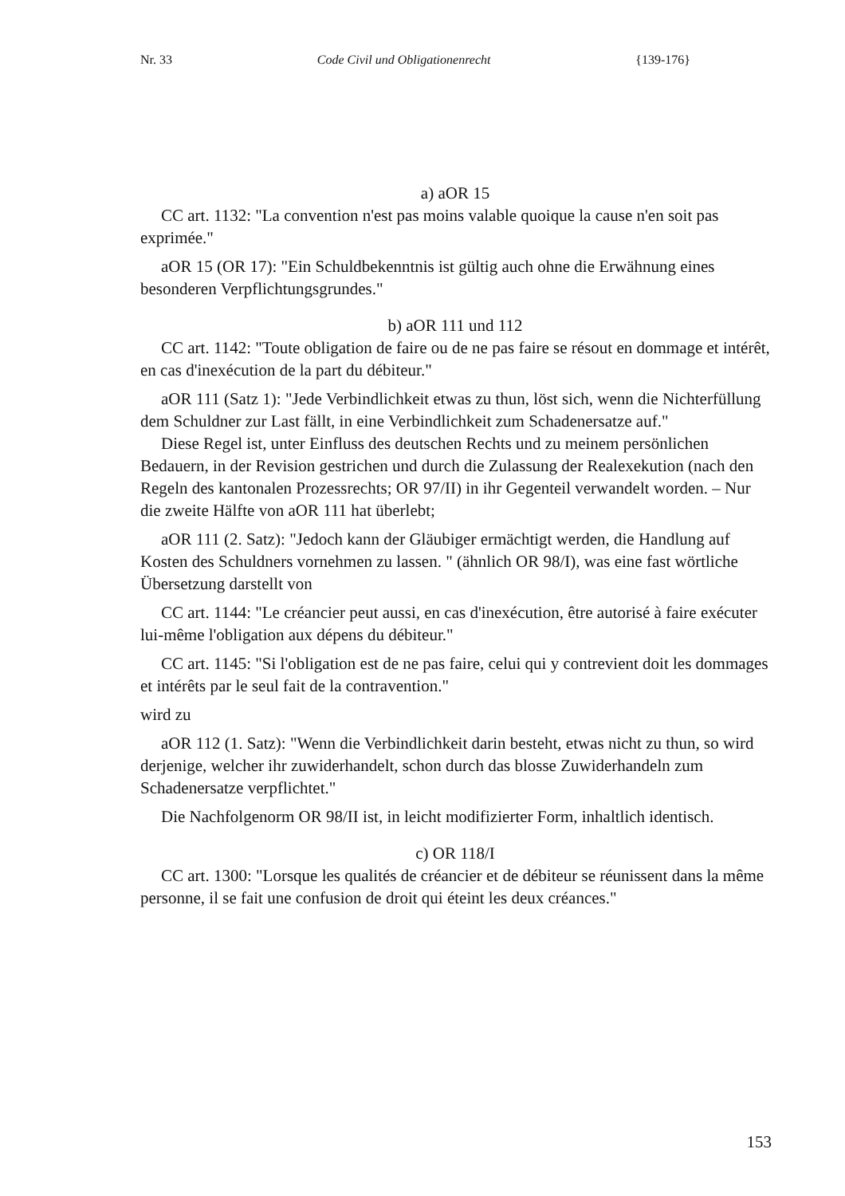Nr. 33 Code Civil und Obligationenrecht {139-176}
a) aOR 15
CC art. 1132: "La convention n'est pas moins valable quoique la cause n'en soit pas exprimée."
aOR 15 (OR 17): "Ein Schuldbekenntnis ist gültig auch ohne die Erwähnung eines besonderen Verpflichtungsgrundes."
b) aOR 111 und 112
CC art. 1142: "Toute obligation de faire ou de ne pas faire se résout en dommage et intérêt, en cas d'inexécution de la part du débiteur."
aOR 111 (Satz 1): "Jede Verbindlichkeit etwas zu thun, löst sich, wenn die Nichterfüllung dem Schuldner zur Last fällt, in eine Verbindlichkeit zum Schadenersatze auf."
Diese Regel ist, unter Einfluss des deutschen Rechts und zu meinem persönlichen Bedauern, in der Revision gestrichen und durch die Zulassung der Realexekution (nach den Regeln des kantonalen Prozessrechts; OR 97/II) in ihr Gegenteil verwandelt worden. – Nur die zweite Hälfte von aOR 111 hat überlebt;
aOR 111 (2. Satz): "Jedoch kann der Gläubiger ermächtigt werden, die Handlung auf Kosten des Schuldners vornehmen zu lassen. " (ähnlich OR 98/I), was eine fast wörtliche Übersetzung darstellt von
CC art. 1144: "Le créancier peut aussi, en cas d'inexécution, être autorisé à faire exécuter lui-même l'obligation aux dépens du débiteur."
CC art. 1145: "Si l'obligation est de ne pas faire, celui qui y contrevient doit les dommages et intérêts par le seul fait de la contravention."
wird zu
aOR 112 (1. Satz): "Wenn die Verbindlichkeit darin besteht, etwas nicht zu thun, so wird derjenige, welcher ihr zuwiderhandelt, schon durch das blosse Zuwiderhandeln zum Schadenersatze verpflichtet."
Die Nachfolgenorm OR 98/II ist, in leicht modifizierter Form, inhaltlich identisch.
c) OR 118/I
CC art. 1300: "Lorsque les qualités de créancier et de débiteur se réunissent dans la même personne, il se fait une confusion de droit qui éteint les deux créances."
153